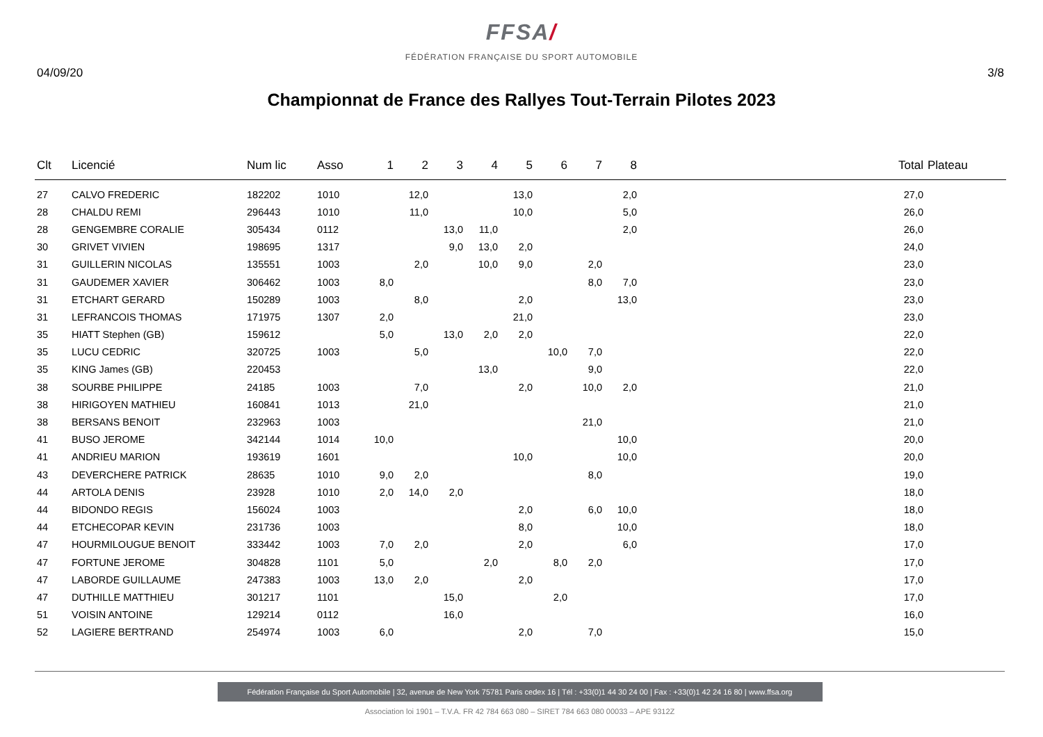FFSA/
FÉDÉRATION FRANÇAISE DU SPORT AUTOMOBILE
04/09/20 3/8
Championnat de France des Rallyes Tout-Terrain Pilotes 2023
| Clt | Licencié | Num lic | Asso | 1 | 2 | 3 | 4 | 5 | 6 | 7 | 8 | Total | Plateau |
| --- | --- | --- | --- | --- | --- | --- | --- | --- | --- | --- | --- | --- | --- |
| 27 | CALVO FREDERIC | 182202 | 1010 | | 12,0 | | | 13,0 | | | 2,0 | 27,0 | |
| 28 | CHALDU REMI | 296443 | 1010 | | 11,0 | | | 10,0 | | | 5,0 | 26,0 | |
| 28 | GENGEMBRE CORALIE | 305434 | 0112 | | | 13,0 | 11,0 | | | | 2,0 | 26,0 | |
| 30 | GRIVET VIVIEN | 198695 | 1317 | | | 9,0 | 13,0 | 2,0 | | | | 24,0 | |
| 31 | GUILLERIN NICOLAS | 135551 | 1003 | | 2,0 | | 10,0 | 9,0 | | 2,0 | | 23,0 | |
| 31 | GAUDEMER XAVIER | 306462 | 1003 | 8,0 | | | | | | 8,0 | 7,0 | 23,0 | |
| 31 | ETCHART GERARD | 150289 | 1003 | | 8,0 | | | 2,0 | | | 13,0 | 23,0 | |
| 31 | LEFRANCOIS THOMAS | 171975 | 1307 | 2,0 | | | | 21,0 | | | | 23,0 | |
| 35 | HIATT Stephen (GB) | 159612 | | 5,0 | | 13,0 | 2,0 | 2,0 | | | | 22,0 | |
| 35 | LUCU CEDRIC | 320725 | 1003 | | 5,0 | | | | 10,0 | 7,0 | | 22,0 | |
| 35 | KING James (GB) | 220453 | | | | | 13,0 | | | 9,0 | | 22,0 | |
| 38 | SOURBE PHILIPPE | 24185 | 1003 | | 7,0 | | | 2,0 | | 10,0 | 2,0 | 21,0 | |
| 38 | HIRIGOYEN MATHIEU | 160841 | 1013 | | 21,0 | | | | | | | 21,0 | |
| 38 | BERSANS BENOIT | 232963 | 1003 | | | | | | | 21,0 | | 21,0 | |
| 41 | BUSO JEROME | 342144 | 1014 | 10,0 | | | | | | | 10,0 | 20,0 | |
| 41 | ANDRIEU MARION | 193619 | 1601 | | | | | 10,0 | | | 10,0 | 20,0 | |
| 43 | DEVERCHERE PATRICK | 28635 | 1010 | 9,0 | 2,0 | | | | | 8,0 | | 19,0 | |
| 44 | ARTOLA DENIS | 23928 | 1010 | 2,0 | 14,0 | 2,0 | | | | | | 18,0 | |
| 44 | BIDONDO REGIS | 156024 | 1003 | | | | | 2,0 | | 6,0 | 10,0 | 18,0 | |
| 44 | ETCHECOPAR KEVIN | 231736 | 1003 | | | | | 8,0 | | | 10,0 | 18,0 | |
| 47 | HOURMILOUGUE BENOIT | 333442 | 1003 | 7,0 | 2,0 | | | 2,0 | | | 6,0 | 17,0 | |
| 47 | FORTUNE JEROME | 304828 | 1101 | 5,0 | | | 2,0 | | 8,0 | 2,0 | | 17,0 | |
| 47 | LABORDE GUILLAUME | 247383 | 1003 | 13,0 | 2,0 | | | 2,0 | | | | 17,0 | |
| 47 | DUTHILLE MATTHIEU | 301217 | 1101 | | | 15,0 | | | 2,0 | | | 17,0 | |
| 51 | VOISIN ANTOINE | 129214 | 0112 | | | 16,0 | | | | | | 16,0 | |
| 52 | LAGIERE BERTRAND | 254974 | 1003 | 6,0 | | | | 2,0 | | 7,0 | | 15,0 | |
Fédération Française du Sport Automobile | 32, avenue de New York 75781 Paris cedex 16 | Tél : +33(0)1 44 30 24 00 | Fax : +33(0)1 42 24 16 80 | www.ffsa.org
Association loi 1901 – T.V.A. FR 42 784 663 080 – SIRET 784 663 080 00033 – APE 9312Z